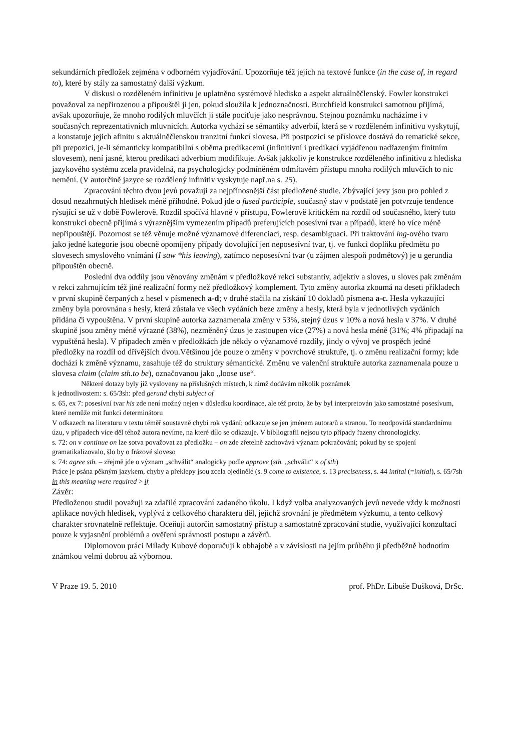sekundárních předložek zejména v odborném vyjadřování. Upozorňuje též jejich na textové funkce (in the case of, in regard to), které by stály za samostatný další výzkum.
V diskusi o rozděleném infinitivu je uplatněno systémové hledisko a aspekt aktuálněčlenský. Fowler konstrukci považoval za nepřirozenou a připouštěl ji jen, pokud sloužila k jednoznačnosti. Burchfield konstrukci samotnou přijímá, avšak upozorňuje, že mnoho rodilých mluvčích ji stále pociťuje jako nesprávnou. Stejnou poznámku nacházíme i v současných reprezentativních mluvnicích. Autorka vychází se sémantiky adverbií, která se v rozděleném infinitivu vyskytují, a konstatuje jejich afinitu s aktuálněčlenskou tranzitní funkcí slovesa. Při postpozici se příslovce dostává do rematické sekce, při prepozici, je-li sémanticky kompatibilní s oběma predikacemi (infinitivní i predikací vyjádřenou nadřazeným finitním slovesem), není jasné, kterou predikaci adverbium modifikuje. Avšak jakkoliv je konstrukce rozděleného infinitivu z hlediska jazykového systému zcela pravidelná, na psychologicky podmíněném odmítavém přístupu mnoha rodilých mluvčích to nic nemění. (V autorčině jazyce se rozdělený infinitiv vyskytuje např.na s. 25).
Zpracování těchto dvou jevů považuji za nejpřínosnější část předložené studie. Zbývající jevy jsou pro pohled z dosud nezahrnutých hledisek méně příhodné. Pokud jde o fused participle, současný stav v podstatě jen potvrzuje tendence rýsující se už v době Fowlerově. Rozdíl spočívá hlavně v přístupu, Fowlerově kritickém na rozdíl od současného, který tuto konstrukci obecně přijímá s výraznějším vymezením případů preferujících posesívní tvar a případů, které ho více méně nepřipouštějí. Pozornost se též věnuje možné významové diferenciaci, resp. desambiguaci. Při traktování ing-ového tvaru jako jedné kategorie jsou obecně opomíjeny případy dovolující jen neposesívní tvar, tj. ve funkci doplňku předmětu po slovesech smyslového vnímání (I saw *his leaving), zatímco neposesívní tvar (u zájmen alespoň podmětový) je u gerundia připouštěn obecně.
Poslední dva oddíly jsou věnovány změnám v předložkové rekci substantiv, adjektiv a sloves, u sloves pak změnám v rekci zahrnujícím též jiné realizační formy než předložkový komplement. Tyto změny autorka zkoumá na deseti příkladech v první skupině čerpaných z hesel v písmenech a-d; v druhé stačila na získání 10 dokladů písmena a-c. Hesla vykazující změny byla porovnána s hesly, která zůstala ve všech vydáních beze změny a hesly, která byla v jednotlivých vydáních přidána či vypouštěna. V první skupině autorka zaznamenala změny v 53%, stejný úzus v 10% a nová hesla v 37%. V druhé skupině jsou změny méně výrazné (38%), nezměněný úzus je zastoupen více (27%) a nová hesla méně (31%; 4% připadají na vypuštěná hesla). V případech změn v předložkách jde někdy o významové rozdíly, jindy o vývoj ve prospěch jedné předložky na rozdíl od dřívějších dvou.Většinou jde pouze o změny v povrchové struktuře, tj. o změnu realizační formy; kde dochází k změně významu, zasahuje též do struktury sémantické. Změnu ve valenční struktuře autorka zaznamenala pouze u slovesa claim (claim sth.to be), označovanou jako „loose use“.
Některé dotazy byly již vysloveny na příslušných místech, k nimž dodávám několik poznámek
k jednotlivostem: s. 65/3sh: před gerund chybí subject of
s. 65, ex 7: posesívní tvar his zde není možný nejen v důsledku koordinace, ale též proto, že by byl interpretován jako samostatné posesívum, které nemůže mít funkci determinátoru
V odkazech na literaturu v textu téměř soustavně chybí rok vydání; odkazuje se jen jménem autora/ů a stranou. To neodpovídá standardnímu úzu, v případech více děl téhož autora nevíme, na které dílo se odkazuje. V bibliografii nejsou tyto případy řazeny chronologicky.
s. 72: on v continue on lze sotva považovat za předložku – on zde zřetelně zachovává význam pokračování; pokud by se spojení gramatikalizovalo, šlo by o frázové sloveso
s. 74: agree sth. – zřejmě jde o význam „schválit“ analogicky podle approve (sth. „schválit“ x of sth)
Práce je psána pěkným jazykem, chyby a překlepy jsou zcela ojedinělé (s. 9 come to existence, s. 13 preciseness, s. 44 intital (=initial), s. 65/7sh in this meaning were required > if
Závěr:
Předloženou studii považuji za zdařilé zpracování zadaného úkolu. I když volba analyzovaných jevů nevede vždy k možnosti aplikace nových hledisek, vyplývá z celkového charakteru děl, jejichž srovnání je předmětem výzkumu, a tento celkový charakter srovnatelně reflektuje. Oceňuji autorčin samostatný přístup a samostatné zpracování studie, využívající konzultací pouze k vyjasnění problémů a ověření správnosti postupu a závěrů.
Diplomovou práci Milady Kubové doporučuji k obhajobě a v závislosti na jejím průběhu ji předběžně hodnotím známkou velmi dobrou až výbornou.
V Praze 19. 5. 2010 prof. PhDr. Libuše Dušková, DrSc.